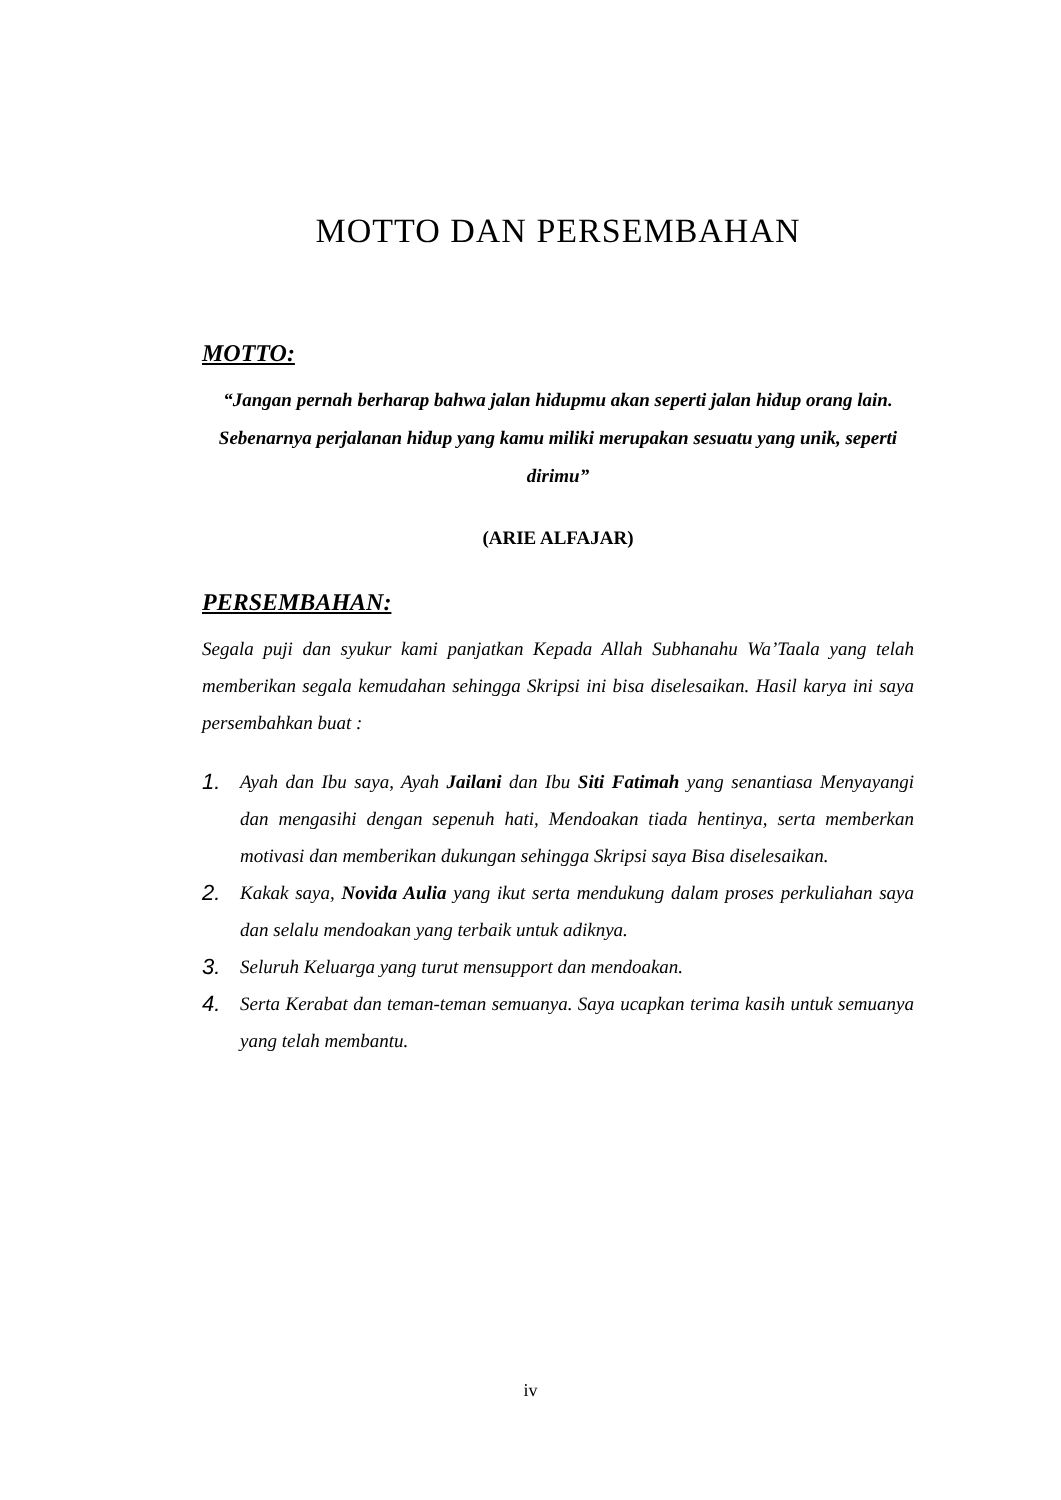MOTTO DAN PERSEMBAHAN
MOTTO:
“Jangan pernah berharap bahwa jalan hidupmu akan seperti jalan hidup orang lain. Sebenarnya perjalanan hidup yang kamu miliki merupakan sesuatu yang unik, seperti dirimu”
(ARIE ALFAJAR)
PERSEMBAHAN:
Segala puji dan syukur kami panjatkan Kepada Allah Subhanahu Wa’Taala yang telah memberikan segala kemudahan sehingga Skripsi ini bisa diselesaikan. Hasil karya ini saya persembahkan buat :
1. Ayah dan Ibu saya, Ayah Jailani dan Ibu Siti Fatimah yang senantiasa Menyayangi dan mengasihi dengan sepenuh hati, Mendoakan tiada hentinya, serta memberkan motivasi dan memberikan dukungan sehingga Skripsi saya Bisa diselesaikan.
2. Kakak saya, Novida Aulia yang ikut serta mendukung dalam proses perkuliahan saya dan selalu mendoakan yang terbaik untuk adiknya.
3. Seluruh Keluarga yang turut mensupport dan mendoakan.
4. Serta Kerabat dan teman-teman semuanya. Saya ucapkan terima kasih untuk semuanya yang telah membantu.
iv